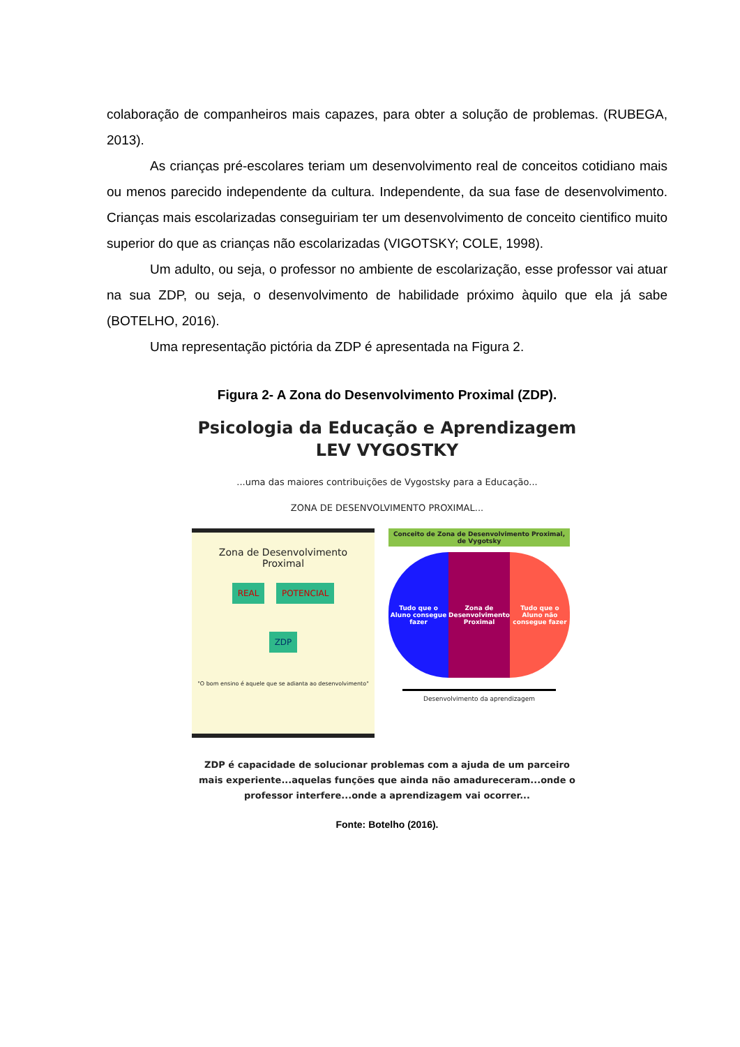colaboração de companheiros mais capazes, para obter a solução de problemas. (RUBEGA, 2013).
As crianças pré-escolares teriam um desenvolvimento real de conceitos cotidiano mais ou menos parecido independente da cultura. Independente, da sua fase de desenvolvimento. Crianças mais escolarizadas conseguiriam ter um desenvolvimento de conceito cientifico muito superior do que as crianças não escolarizadas (VIGOTSKY; COLE, 1998).
Um adulto, ou seja, o professor no ambiente de escolarização, esse professor vai atuar na sua ZDP, ou seja, o desenvolvimento de habilidade próximo àquilo que ela já sabe (BOTELHO, 2016).
Uma representação pictória da ZDP é apresentada na Figura 2.
Figura 2- A Zona do Desenvolvimento Proximal (ZDP).
Psicologia da Educação e Aprendizagem
LEV VYGOSTKY
...uma das maiores contribuições de Vygostsky para a Educação...
ZONA DE DESENVOLVIMENTO PROXIMAL...
Zona de Desenvolvimento
Proximal
REAL POTENCIAL
ZDP
"O bom ensino é aquele que se adianta ao desenvolvimento"
Conceito de Zona de Desenvolvimento Proximal, de Vygotsky
Tudo que o Aluno consegue fazer
Zona de Desenvolvimento Proximal
Tudo que o Aluno não consegue fazer
Desenvolvimento da aprendizagem
ZDP é capacidade de solucionar problemas com a ajuda de um parceiro mais experiente...aquelas funções que ainda não amadureceram...onde o professor interfere...onde a aprendizagem vai ocorrer...
Fonte: Botelho (2016).